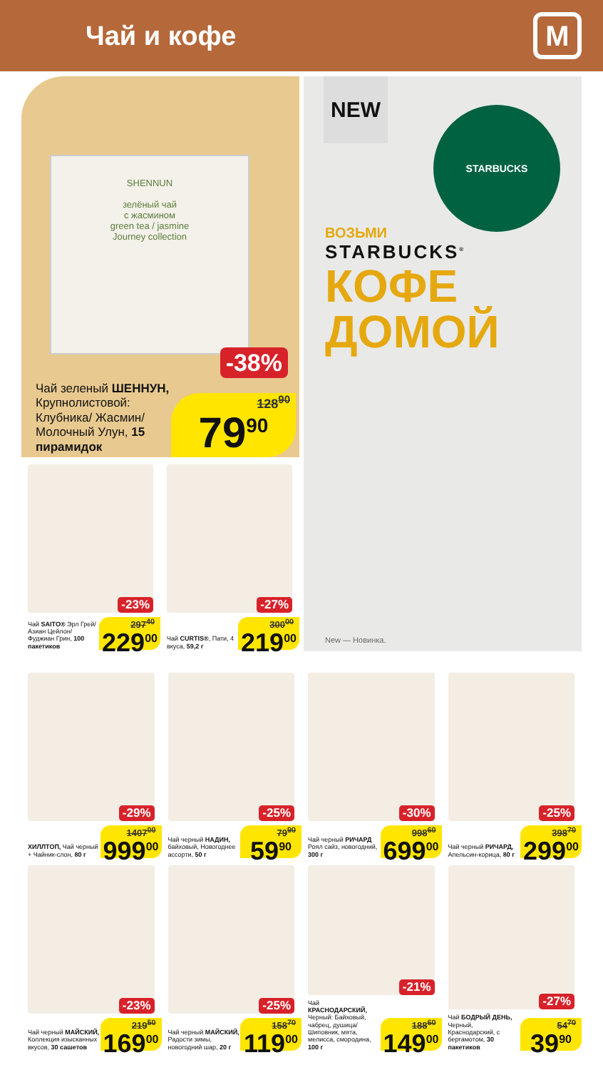Чай и кофе
М
SHENNUN
зелёный чай
с жасмином
green tea / jasmine
Journey collection
-38%
Чай зеленый ШЕННУН, Крупно­листовой: Клубника/ Жасмин/ Молочный Улун, 15 пирамидок
128<sup>90</sup>
79<sup>90</sup>
-23%
Чай SAITO® Эрл Грей/ Азиан Цей­лон/ Фуджиан Грин, 100 пакетиков
297<sup>40</sup>
229<sup>00</sup>
-27%
Чай CURTIS®, Пати, 4 вкуса, 59,2 г
300<sup>00</sup>
219<sup>00</sup>
NEW
STARBUCKS
ВОЗЬМИ
STARBUCKS<sup>®</sup>
КОФЕ
ДОМОЙ
New — Новинка.
-29%
ХИЛЛТОП, Чай черный + Чайник-слон, 80 г
1407<sup>00</sup>
999<sup>00</sup>
-25%
Чай черный НАДИН, байховый, Новогоднее ассорти, 50 г
79<sup>90</sup>
59<sup>90</sup>
-30%
Чай черный РИЧАРД Роял сайз, новогодний, 300 г
998<sup>60</sup>
699<sup>00</sup>
-25%
Чай черный РИЧАРД, Апельсин-корица, 80 г
398<sup>70</sup>
299<sup>00</sup>
-23%
Чай черный МАЙСКИЙ, Коллекция изы­сканных вкусов, 30 сашетов
219<sup>50</sup>
169<sup>00</sup>
-25%
Чай черный МАЙСКИЙ, Радости зимы, новогодний шар, 20 г
158<sup>70</sup>
119<sup>00</sup>
-21%
Чай КРАСНОДАРСКИЙ, Черный: Байховый, чабрец, душица/ Шиповник, мята, мелисса, смородина, 100 г
188<sup>60</sup>
149<sup>00</sup>
-27%
Чай БОДРЫЙ ДЕНЬ, Черный, Краснодарский, с бергамотом, 30 пакетиков
54<sup>70</sup>
39<sup>90</sup>